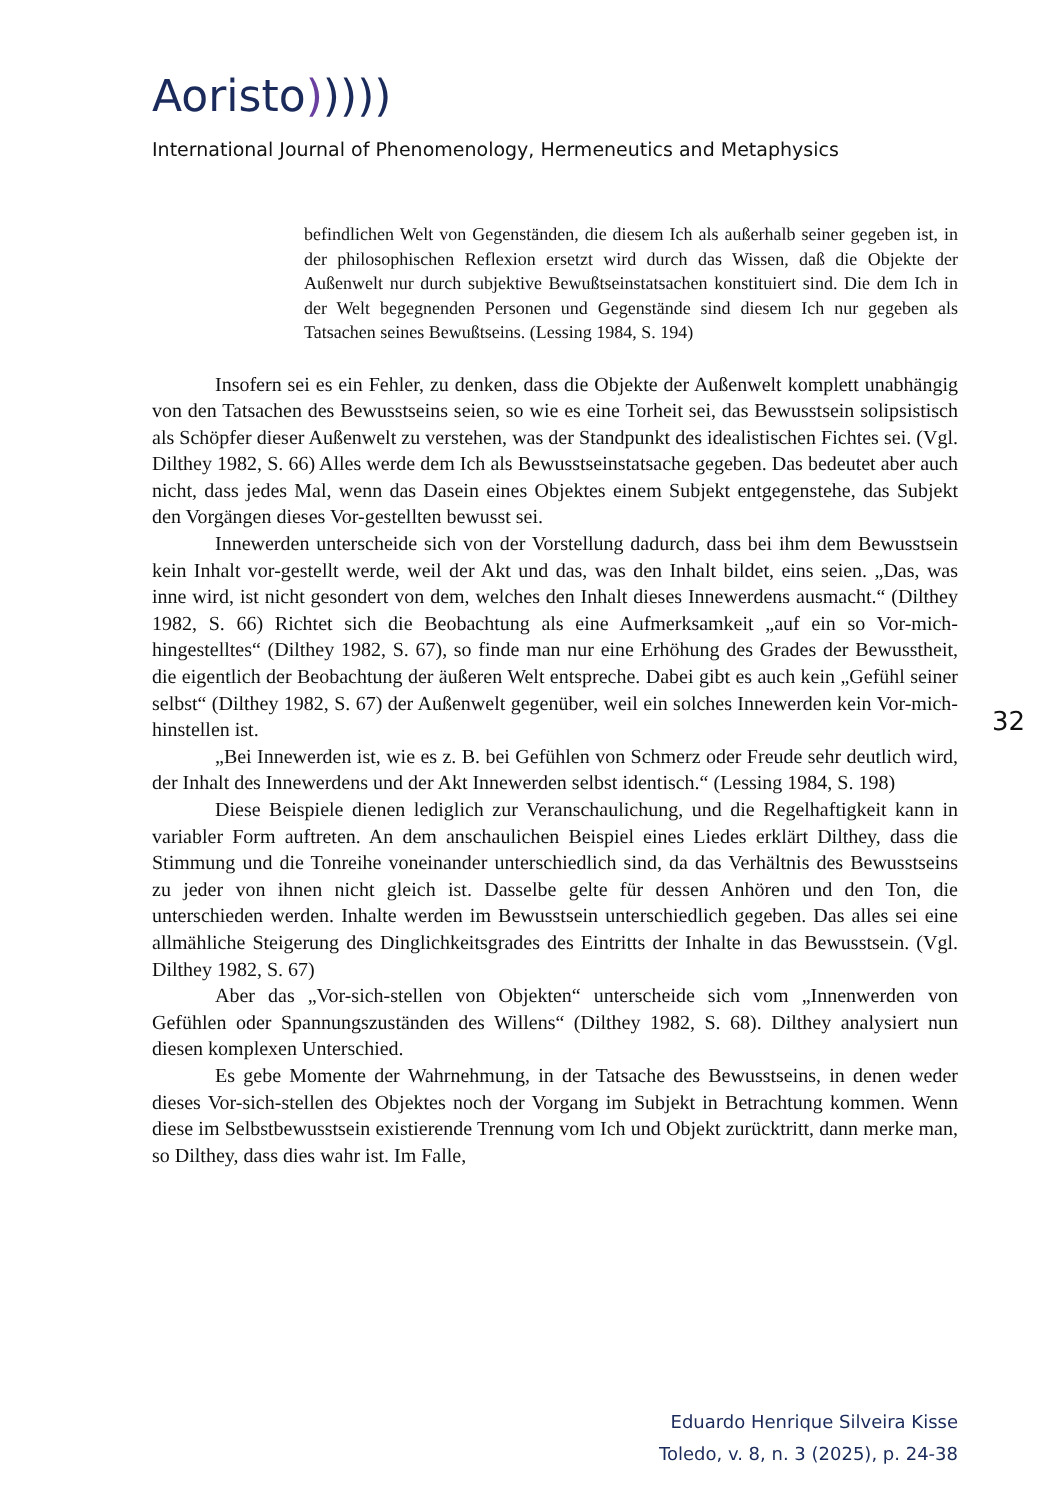Aoristo)))))
International Journal of Phenomenology, Hermeneutics and Metaphysics
befindlichen Welt von Gegenständen, die diesem Ich als außerhalb seiner gegeben ist, in der philosophischen Reflexion ersetzt wird durch das Wissen, daß die Objekte der Außenwelt nur durch subjektive Bewußtseinstatsachen konstituiert sind. Die dem Ich in der Welt begegnenden Personen und Gegenstände sind diesem Ich nur gegeben als Tatsachen seines Bewußtseins. (Lessing 1984, S. 194)
Insofern sei es ein Fehler, zu denken, dass die Objekte der Außenwelt komplett unabhängig von den Tatsachen des Bewusstseins seien, so wie es eine Torheit sei, das Bewusstsein solipsistisch als Schöpfer dieser Außenwelt zu verstehen, was der Standpunkt des idealistischen Fichtes sei. (Vgl. Dilthey 1982, S. 66) Alles werde dem Ich als Bewusstseinstatsache gegeben. Das bedeutet aber auch nicht, dass jedes Mal, wenn das Dasein eines Objektes einem Subjekt entgegenstehe, das Subjekt den Vorgängen dieses Vor-gestellten bewusst sei.
Innewerden unterscheide sich von der Vorstellung dadurch, dass bei ihm dem Bewusstsein kein Inhalt vor-gestellt werde, weil der Akt und das, was den Inhalt bildet, eins seien. „Das, was inne wird, ist nicht gesondert von dem, welches den Inhalt dieses Innewerdens ausmacht.“ (Dilthey 1982, S. 66) Richtet sich die Beobachtung als eine Aufmerksamkeit „auf ein so Vor-mich-hingestelltes“ (Dilthey 1982, S. 67), so finde man nur eine Erhöhung des Grades der Bewusstheit, die eigentlich der Beobachtung der äußeren Welt entspreche. Dabei gibt es auch kein „Gefühl seiner selbst“ (Dilthey 1982, S. 67) der Außenwelt gegenüber, weil ein solches Innewerden kein Vor-mich-hinstellen ist.
„Bei Innewerden ist, wie es z. B. bei Gefühlen von Schmerz oder Freude sehr deutlich wird, der Inhalt des Innewerdens und der Akt Innewerden selbst identisch.“ (Lessing 1984, S. 198)
Diese Beispiele dienen lediglich zur Veranschaulichung, und die Regelhaftigkeit kann in variabler Form auftreten. An dem anschaulichen Beispiel eines Liedes erklärt Dilthey, dass die Stimmung und die Tonreihe voneinander unterschiedlich sind, da das Verhältnis des Bewusstseins zu jeder von ihnen nicht gleich ist. Dasselbe gelte für dessen Anhören und den Ton, die unterschieden werden. Inhalte werden im Bewusstsein unterschiedlich gegeben. Das alles sei eine allmähliche Steigerung des Dinglichkeitsgrades des Eintritts der Inhalte in das Bewusstsein. (Vgl. Dilthey 1982, S. 67)
Aber das „Vor-sich-stellen von Objekten“ unterscheide sich vom „Innenwerden von Gefühlen oder Spannungszuständen des Willens“ (Dilthey 1982, S. 68). Dilthey analysiert nun diesen komplexen Unterschied.
Es gebe Momente der Wahrnehmung, in der Tatsache des Bewusstseins, in denen weder dieses Vor-sich-stellen des Objektes noch der Vorgang im Subjekt in Betrachtung kommen. Wenn diese im Selbstbewusstsein existierende Trennung vom Ich und Objekt zurücktritt, dann merke man, so Dilthey, dass dies wahr ist. Im Falle,
32
Eduardo Henrique Silveira Kisse
Toledo, v. 8, n. 3 (2025), p. 24-38